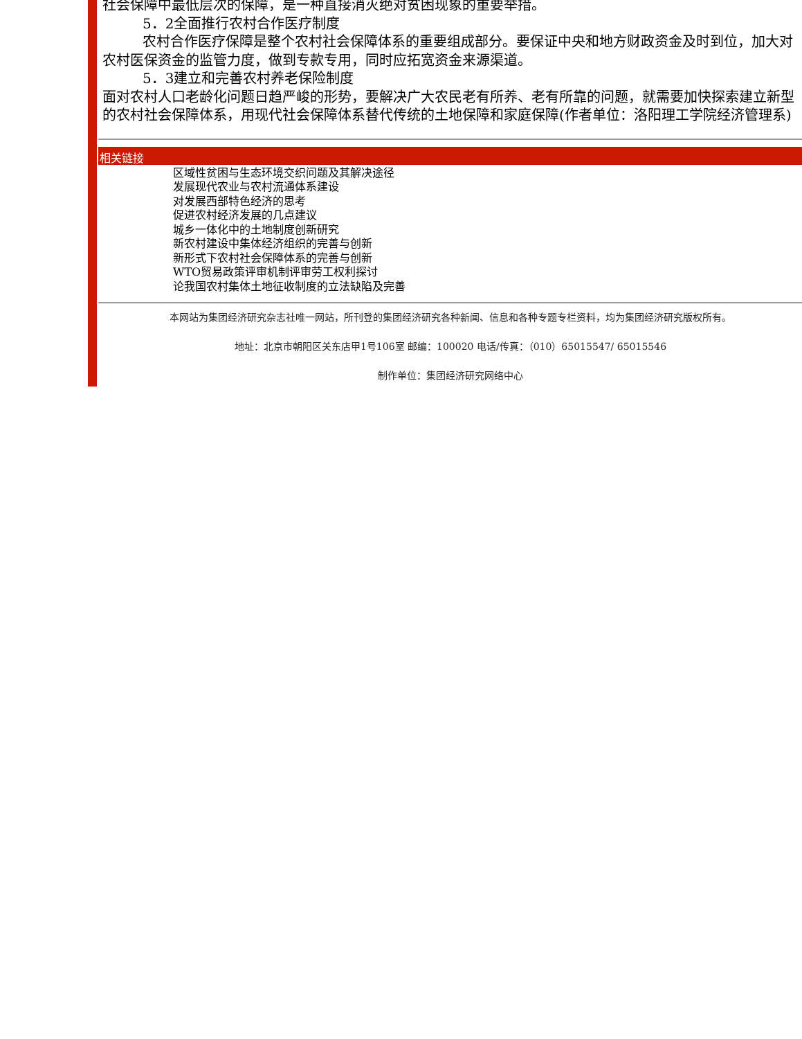社会保障中最低层次的保障，是一种直接消灭绝对贫困现象的重要举措。
5．2全面推行农村合作医疗制度
农村合作医疗保障是整个农村社会保障体系的重要组成部分。要保证中央和地方财政资金及时到位，加大对农村医保资金的监管力度，做到专款专用，同时应拓宽资金来源渠道。
5．3建立和完善农村养老保险制度
面对农村人口老龄化问题日趋严峻的形势，要解决广大农民老有所养、老有所靠的问题，就需要加快探索建立新型的农村社会保障体系，用现代社会保障体系替代传统的土地保障和家庭保障(作者单位：洛阳理工学院经济管理系)
相关链接
区域性贫困与生态环境交织问题及其解决途径
发展现代农业与农村流通体系建设
对发展西部特色经济的思考
促进农村经济发展的几点建议
城乡一体化中的土地制度创新研究
新农村建设中集体经济组织的完善与创新
新形式下农村社会保障体系的完善与创新
WTO贸易政策评审机制评审劳工权利探讨
论我国农村集体土地征收制度的立法缺陷及完善
本网站为集团经济研究杂志社唯一网站，所刊登的集团经济研究各种新闻、信息和各种专题专栏资料，均为集团经济研究版权所有。
地址：北京市朝阳区关东店甲1号106室 邮编：100020 电话/传真：（010）65015547/ 65015546
制作单位：集团经济研究网络中心